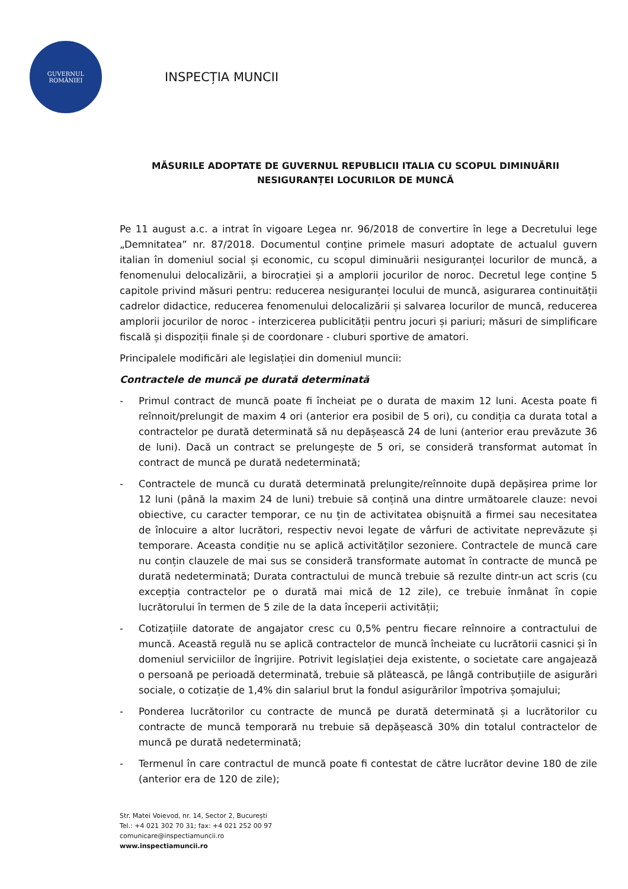GUVERNUL
ROMÂNIEI
INSPECȚIA MUNCII
MĂSURILE ADOPTATE DE GUVERNUL REPUBLICII ITALIA CU SCOPUL DIMINUĂRII NESIGURANȚEI LOCURILOR DE MUNCĂ
Pe 11 august a.c. a intrat în vigoare Legea nr. 96/2018 de convertire în lege a Decretului lege „Demnitatea” nr. 87/2018. Documentul conține primele masuri adoptate de actualul guvern italian în domeniul social și economic, cu scopul diminuării nesiguranței locurilor de muncă, a fenomenului delocalizării, a birocrației și a amplorii jocurilor de noroc. Decretul lege conține 5 capitole privind măsuri pentru: reducerea nesiguranței locului de muncă, asigurarea continuității cadrelor didactice, reducerea fenomenului delocalizării și salvarea locurilor de muncă, reducerea amplorii jocurilor de noroc - interzicerea publicității pentru jocuri și pariuri; măsuri de simplificare fiscală și dispoziții finale și de coordonare - cluburi sportive de amatori.
Principalele modificări ale legislației din domeniul muncii:
Contractele de muncă pe durată determinată
- Primul contract de muncă poate fi încheiat pe o durata de maxim 12 luni. Acesta poate fi reînnoit/prelungit de maxim 4 ori (anterior era posibil de 5 ori), cu condiția ca durata total a contractelor pe durată determinată să nu depășească 24 de luni (anterior erau prevăzute 36 de luni). Dacă un contract se prelungește de 5 ori, se consideră transformat automat în contract de muncă pe durată nedeterminată;
- Contractele de muncă cu durată determinată prelungite/reînnoite după depășirea prime lor 12 luni (până la maxim 24 de luni) trebuie să conțină una dintre următoarele clauze: nevoi obiective, cu caracter temporar, ce nu țin de activitatea obișnuită a firmei sau necesitatea de înlocuire a altor lucrători, respectiv nevoi legate de vârfuri de activitate neprevăzute și temporare. Aceasta condiție nu se aplică activităților sezoniere. Contractele de muncă care nu conțin clauzele de mai sus se consideră transformate automat în contracte de muncă pe durată nedeterminată; Durata contractului de muncă trebuie să rezulte dintr-un act scris (cu excepția contractelor pe o durată mai mică de 12 zile), ce trebuie înmânat în copie lucrătorului în termen de 5 zile de la data începerii activității;
- Cotizațiile datorate de angajator cresc cu 0,5% pentru fiecare reînnoire a contractului de muncă. Această regulă nu se aplică contractelor de muncă încheiate cu lucrătorii casnici și în domeniul serviciilor de îngrijire. Potrivit legislației deja existente, o societate care angajează o persoană pe perioadă determinată, trebuie să plătească, pe lângă contribuțiile de asigurări sociale, o cotizație de 1,4% din salariul brut la fondul asigurărilor împotriva șomajului;
- Ponderea lucrătorilor cu contracte de muncă pe durată determinată și a lucrătorilor cu contracte de muncă temporară nu trebuie să depășească 30% din totalul contractelor de muncă pe durată nedeterminată;
- Termenul în care contractul de muncă poate fi contestat de către lucrător devine 180 de zile (anterior era de 120 de zile);
Str. Matei Voievod, nr. 14, Sector 2, București
Tel.: +4 021 302 70 31; fax: +4 021 252 00 97
comunicare@inspectiamuncii.ro
www.inspectiamuncii.ro